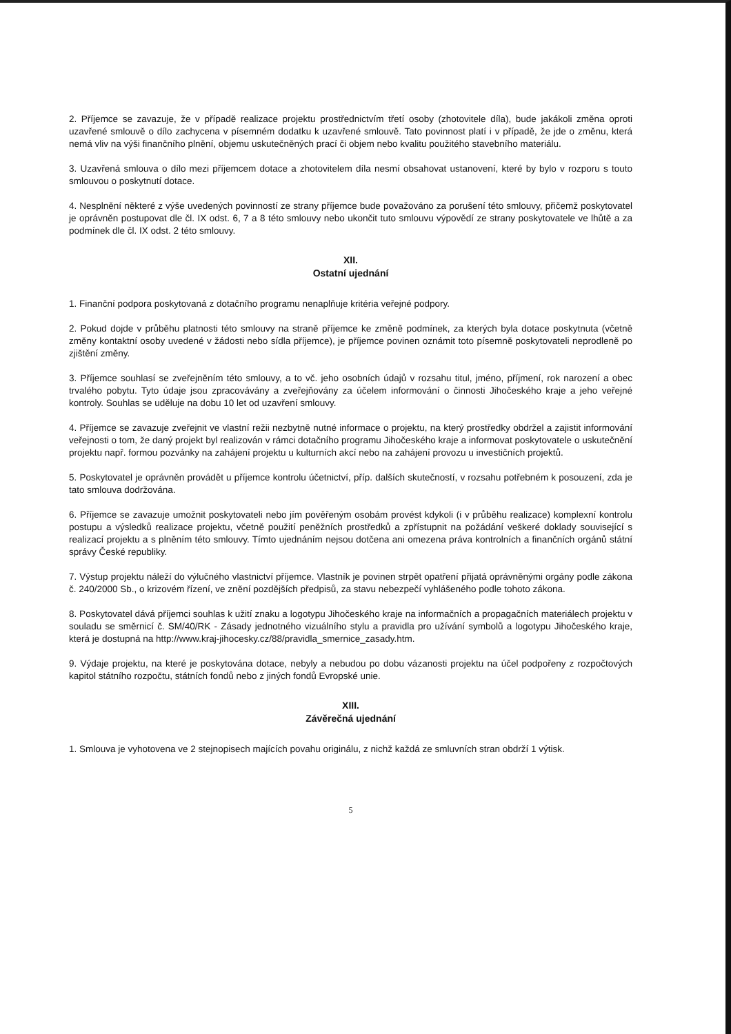2. Příjemce se zavazuje, že v případě realizace projektu prostřednictvím třetí osoby (zhotovitele díla), bude jakákoli změna oproti uzavřené smlouvě o dílo zachycena v písemném dodatku k uzavřené smlouvě. Tato povinnost platí i v případě, že jde o změnu, která nemá vliv na výši finančního plnění, objemu uskutečněných prací či objem nebo kvalitu použitého stavebního materiálu.
3. Uzavřená smlouva o dílo mezi příjemcem dotace a zhotovitelem díla nesmí obsahovat ustanovení, které by bylo v rozporu s touto smlouvou o poskytnutí dotace.
4. Nesplnění některé z výše uvedených povinností ze strany příjemce bude považováno za porušení této smlouvy, přičemž poskytovatel je oprávněn postupovat dle čl. IX odst. 6, 7 a 8 této smlouvy nebo ukončit tuto smlouvu výpovědí ze strany poskytovatele ve lhůtě a za podmínek dle čl. IX odst. 2 této smlouvy.
XII.
Ostatní ujednání
1. Finanční podpora poskytovaná z dotačního programu nenaplňuje kritéria veřejné podpory.
2. Pokud dojde v průběhu platnosti této smlouvy na straně příjemce ke změně podmínek, za kterých byla dotace poskytnuta (včetně změny kontaktní osoby uvedené v žádosti nebo sídla příjemce), je příjemce povinen oznámit toto písemně poskytovateli neprodleně po zjištění změny.
3. Příjemce souhlasí se zveřejněním této smlouvy, a to vč. jeho osobních údajů v rozsahu titul, jméno, příjmení, rok narození a obec trvalého pobytu. Tyto údaje jsou zpracovávány a zveřejňovány za účelem informování o činnosti Jihočeského kraje a jeho veřejné kontroly. Souhlas se uděluje na dobu 10 let od uzavření smlouvy.
4. Příjemce se zavazuje zveřejnit ve vlastní režii nezbytně nutné informace o projektu, na který prostředky obdržel a zajistit informování veřejnosti o tom, že daný projekt byl realizován v rámci dotačního programu Jihočeského kraje a informovat poskytovatele o uskutečnění projektu např. formou pozvánky na zahájení projektu u kulturních akcí nebo na zahájení provozu u investičních projektů.
5. Poskytovatel je oprávněn provádět u příjemce kontrolu účetnictví, příp. dalších skutečností, v rozsahu potřebném k posouzení, zda je tato smlouva dodržována.
6. Příjemce se zavazuje umožnit poskytovateli nebo jím pověřeným osobám provést kdykoli (i v průběhu realizace) komplexní kontrolu postupu a výsledků realizace projektu, včetně použití peněžních prostředků a zpřístupnit na požádání veškeré doklady související s realizací projektu a s plněním této smlouvy. Tímto ujednáním nejsou dotčena ani omezena práva kontrolních a finančních orgánů státní správy České republiky.
7. Výstup projektu náleží do výlučného vlastnictví příjemce. Vlastník je povinen strpět opatření přijatá oprávněnými orgány podle zákona č. 240/2000 Sb., o krizovém řízení, ve znění pozdějších předpisů, za stavu nebezpečí vyhlášeného podle tohoto zákona.
8. Poskytovatel dává příjemci souhlas k užití znaku a logotypu Jihočeského kraje na informačních a propagačních materiálech projektu v souladu se směrnicí č. SM/40/RK - Zásady jednotného vizuálního stylu a pravidla pro užívání symbolů a logotypu Jihočeského kraje, která je dostupná na http://www.kraj-jihocesky.cz/88/pravidla_smernice_zasady.htm.
9. Výdaje projektu, na které je poskytována dotace, nebyly a nebudou po dobu vázanosti projektu na účel podpořeny z rozpočtových kapitol státního rozpočtu, státních fondů nebo z jiných fondů Evropské unie.
XIII.
Závěrečná ujednání
1. Smlouva je vyhotovena ve 2 stejnopisech majících povahu originálu, z nichž každá ze smluvních stran obdrží 1 výtisk.
5